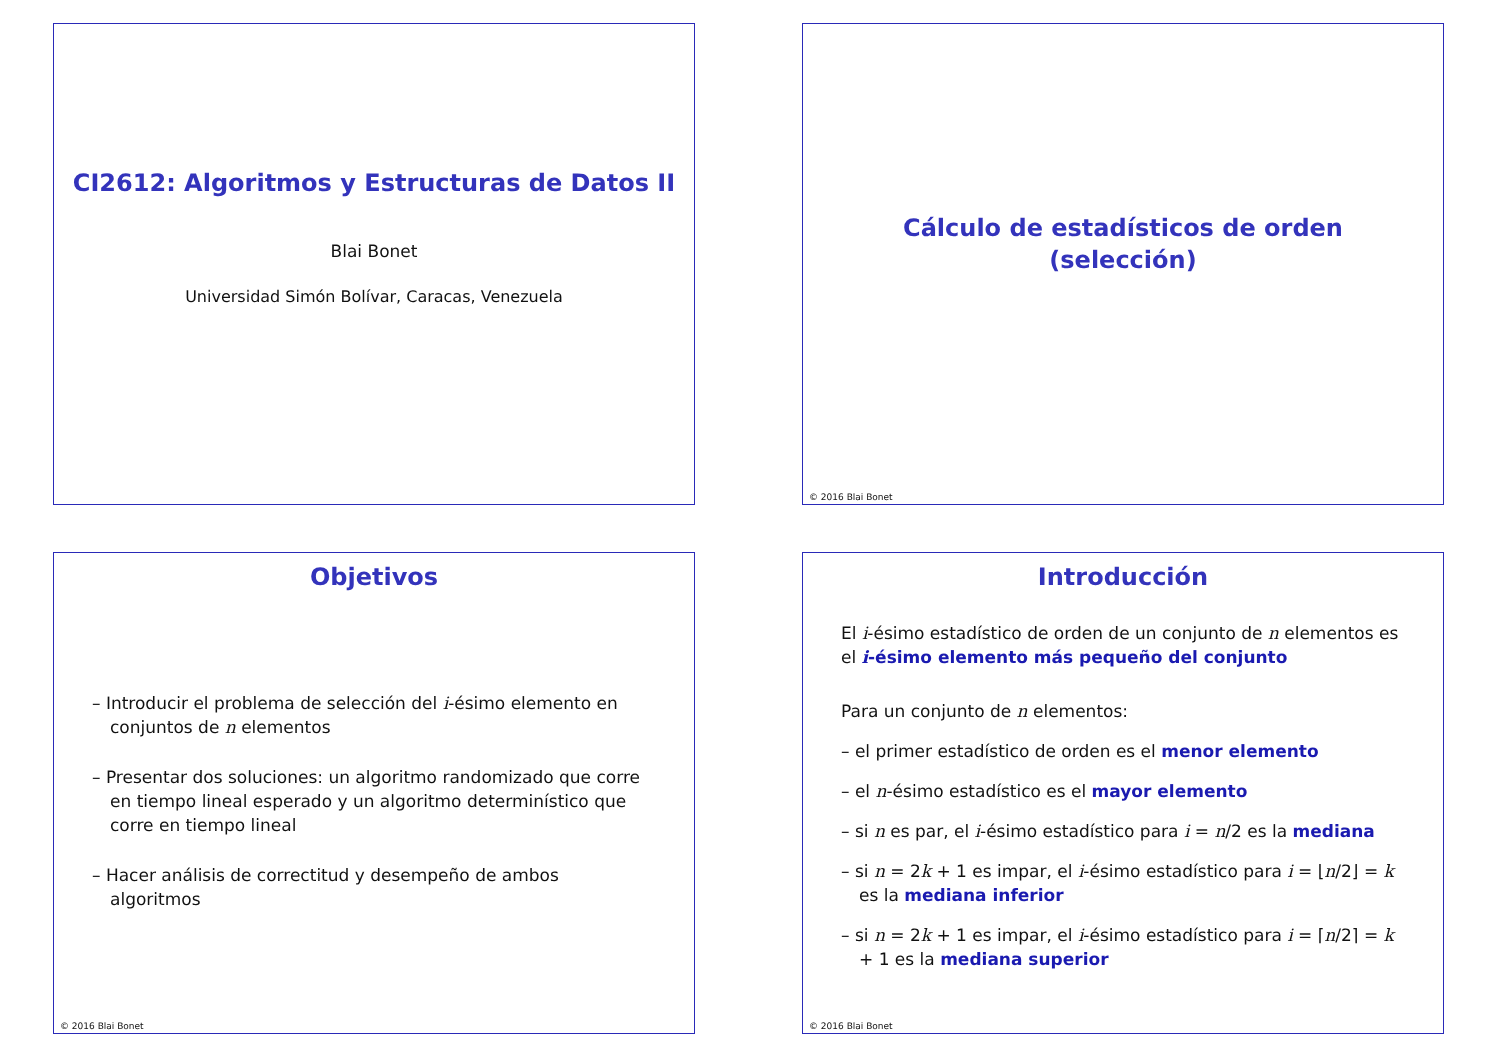CI2612: Algoritmos y Estructuras de Datos II
Blai Bonet
Universidad Simón Bolívar, Caracas, Venezuela
Cálculo de estadísticos de orden
(selección)
© 2016 Blai Bonet
Objetivos
– Introducir el problema de selección del i-ésimo elemento en conjuntos de n elementos
– Presentar dos soluciones: un algoritmo randomizado que corre en tiempo lineal esperado y un algoritmo determinístico que corre en tiempo lineal
– Hacer análisis de correctitud y desempeño de ambos algoritmos
© 2016 Blai Bonet
Introducción
El i-ésimo estadístico de orden de un conjunto de n elementos es el i-ésimo elemento más pequeño del conjunto
Para un conjunto de n elementos:
– el primer estadístico de orden es el menor elemento
– el n-ésimo estadístico es el mayor elemento
– si n es par, el i-ésimo estadístico para i = n/2 es la mediana
– si n = 2k + 1 es impar, el i-ésimo estadístico para i = ⌊n/2⌋ = k es la mediana inferior
– si n = 2k + 1 es impar, el i-ésimo estadístico para i = ⌈n/2⌉ = k + 1 es la mediana superior
© 2016 Blai Bonet